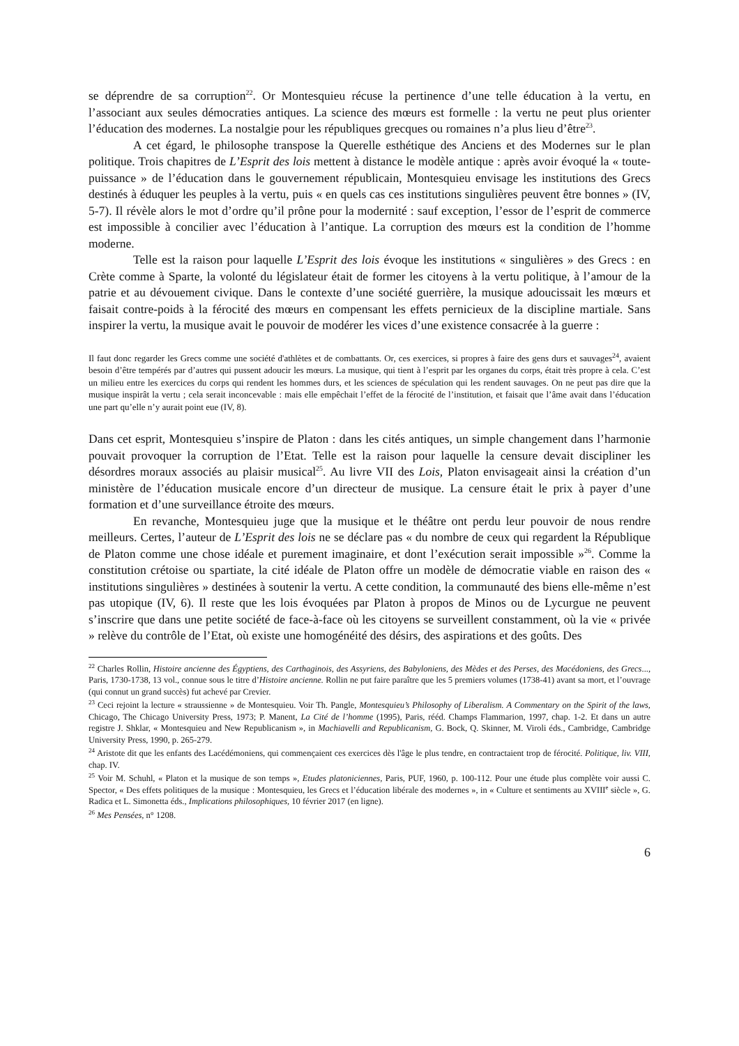se déprendre de sa corruption<sup>22</sup>. Or Montesquieu récuse la pertinence d’une telle éducation à la vertu, en l’associant aux seules démocraties antiques. La science des mœurs est formelle : la vertu ne peut plus orienter l’éducation des modernes. La nostalgie pour les républiques grecques ou romaines n’a plus lieu d’être<sup>23</sup>.
A cet égard, le philosophe transpose la Querelle esthétique des Anciens et des Modernes sur le plan politique. Trois chapitres de L’Esprit des lois mettent à distance le modèle antique : après avoir évoqué la « toute-puissance » de l’éducation dans le gouvernement républicain, Montesquieu envisage les institutions des Grecs destinés à éduquer les peuples à la vertu, puis « en quels cas ces institutions singulières peuvent être bonnes » (IV, 5-7). Il révèle alors le mot d’ordre qu’il prône pour la modernité : sauf exception, l’essor de l’esprit de commerce est impossible à concilier avec l’éducation à l’antique. La corruption des mœurs est la condition de l’homme moderne.
Telle est la raison pour laquelle L’Esprit des lois évoque les institutions « singulières » des Grecs : en Crète comme à Sparte, la volonté du législateur était de former les citoyens à la vertu politique, à l’amour de la patrie et au dévouement civique. Dans le contexte d’une société guerrière, la musique adoucissait les mœurs et faisait contre-poids à la férocité des mœurs en compensant les effets pernicieux de la discipline martiale. Sans inspirer la vertu, la musique avait le pouvoir de modérer les vices d’une existence consacrée à la guerre :
Il faut donc regarder les Grecs comme une société d'athlètes et de combattants. Or, ces exercices, si propres à faire des gens durs et sauvages<sup>24</sup>, avaient besoin d’être tempérés par d’autres qui pussent adoucir les mœurs. La musique, qui tient à l’esprit par les organes du corps, était très propre à cela. C’est un milieu entre les exercices du corps qui rendent les hommes durs, et les sciences de spéculation qui les rendent sauvages. On ne peut pas dire que la musique inspirât la vertu ; cela serait inconcevable : mais elle empêchait l’effet de la férocité de l’institution, et faisait que l’âme avait dans l’éducation une part qu’elle n’y aurait point eue (IV, 8).
Dans cet esprit, Montesquieu s’inspire de Platon : dans les cités antiques, un simple changement dans l’harmonie pouvait provoquer la corruption de l’Etat. Telle est la raison pour laquelle la censure devait discipliner les désordres moraux associés au plaisir musical<sup>25</sup>. Au livre VII des Lois, Platon envisageait ainsi la création d’un ministère de l’éducation musicale encore d’un directeur de musique. La censure était le prix à payer d’une formation et d’une surveillance étroite des mœurs.
En revanche, Montesquieu juge que la musique et le théâtre ont perdu leur pouvoir de nous rendre meilleurs. Certes, l’auteur de L’Esprit des lois ne se déclare pas « du nombre de ceux qui regardent la République de Platon comme une chose idéale et purement imaginaire, et dont l’exécution serait impossible »<sup>26</sup>. Comme la constitution crétoise ou spartiate, la cité idéale de Platon offre un modèle de démocratie viable en raison des « institutions singulières » destinées à soutenir la vertu. A cette condition, la communauté des biens elle-même n’est pas utopique (IV, 6). Il reste que les lois évoquées par Platon à propos de Minos ou de Lycurgue ne peuvent s’inscrire que dans une petite société de face-à-face où les citoyens se surveillent constamment, où la vie « privée » relève du contrôle de l’Etat, où existe une homogénéité des désirs, des aspirations et des goûts. Des
<sup>22</sup> Charles Rollin, Histoire ancienne des Égyptiens, des Carthaginois, des Assyriens, des Babyloniens, des Mèdes et des Perses, des Macédoniens, des Grecs..., Paris, 1730-1738, 13 vol., connue sous le titre d’Histoire ancienne. Rollin ne put faire paraître que les 5 premiers volumes (1738-41) avant sa mort, et l’ouvrage (qui connut un grand succès) fut achevé par Crevier.
<sup>23</sup> Ceci rejoint la lecture « straussienne » de Montesquieu. Voir Th. Pangle, Montesquieu’s Philosophy of Liberalism. A Commentary on the Spirit of the laws, Chicago, The Chicago University Press, 1973; P. Manent, La Cité de l’homme (1995), Paris, rééd. Champs Flammarion, 1997, chap. 1-2. Et dans un autre registre J. Shklar, « Montesquieu and New Republicanism », in Machiavelli and Republicanism, G. Bock, Q. Skinner, M. Viroli éds., Cambridge, Cambridge University Press, 1990, p. 265-279.
<sup>24</sup> Aristote dit que les enfants des Lacédémoniens, qui commençaient ces exercices dès l'âge le plus tendre, en contractaient trop de férocité. Politique, liv. VIII, chap. IV.
<sup>25</sup> Voir M. Schuhl, « Platon et la musique de son temps », Etudes platoniciennes, Paris, PUF, 1960, p. 100-112. Pour une étude plus complète voir aussi C. Spector, « Des effets politiques de la musique : Montesquieu, les Grecs et l’éducation libérale des modernes », in « Culture et sentiments au XVIII<sup>e</sup> siècle », G. Radica et L. Simonetta éds., Implications philosophiques, 10 février 2017 (en ligne).
<sup>26</sup> Mes Pensées, n° 1208.
6